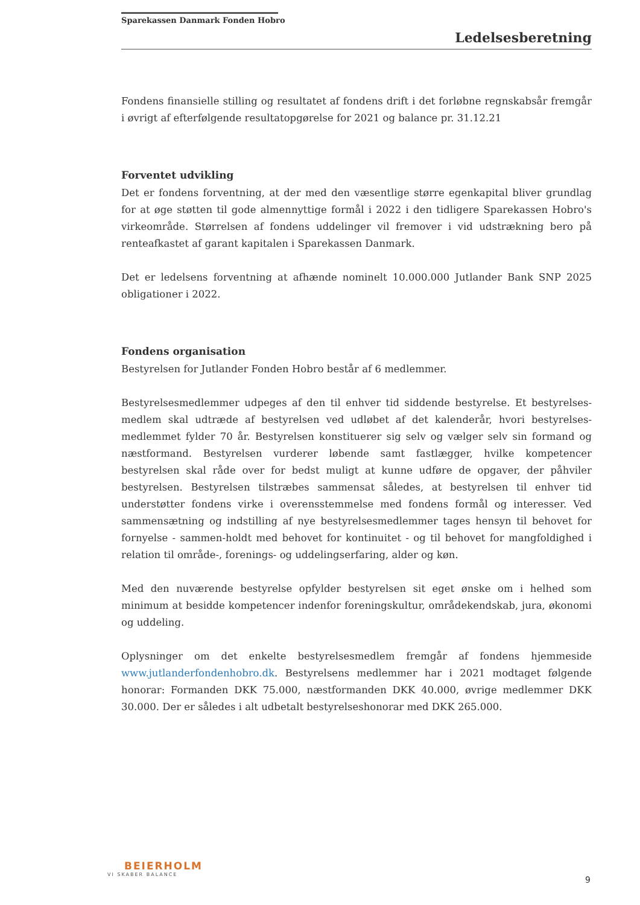Sparekassen Danmark Fonden Hobro
Ledelsesberetning
Fondens finansielle stilling og resultatet af fondens drift i det forløbne regnskabsår fremgår i øvrigt af efterfølgende resultatopgørelse for 2021 og balance pr. 31.12.21
Forventet udvikling
Det er fondens forventning, at der med den væsentlige større egenkapital bliver grundlag for at øge støtten til gode almennyttige formål i 2022 i den tidligere Sparekassen Hobro's virkeområde. Størrelsen af fondens uddelinger vil fremover i vid udstrækning bero på renteafkastet af garant kapitalen i Sparekassen Danmark.
Det er ledelsens forventning at afhænde nominelt 10.000.000 Jutlander Bank SNP 2025 obligationer i 2022.
Fondens organisation
Bestyrelsen for Jutlander Fonden Hobro består af 6 medlemmer.
Bestyrelsesmedlemmer udpeges af den til enhver tid siddende bestyrelse. Et bestyrelses-medlem skal udtræde af bestyrelsen ved udløbet af det kalenderår, hvori bestyrelses-medlemmet fylder 70 år. Bestyrelsen konstituerer sig selv og vælger selv sin formand og næstformand. Bestyrelsen vurderer løbende samt fastlægger, hvilke kompetencer bestyrelsen skal råde over for bedst muligt at kunne udføre de opgaver, der påhviler bestyrelsen. Bestyrelsen tilstræbes sammensat således, at bestyrelsen til enhver tid understøtter fondens virke i overensstemmelse med fondens formål og interesser. Ved sammensætning og indstilling af nye bestyrelsesmedlemmer tages hensyn til behovet for fornyelse - sammen-holdt med behovet for kontinuitet - og til behovet for mangfoldighed i relation til område-, forenings- og uddelingserfaring, alder og køn.
Med den nuværende bestyrelse opfylder bestyrelsen sit eget ønske om i helhed som minimum at besidde kompetencer indenfor foreningskultur, områdekendskab, jura, økonomi og uddeling.
Oplysninger om det enkelte bestyrelsesmedlem fremgår af fondens hjemmeside www.jutlanderfondenhobro.dk. Bestyrelsens medlemmer har i 2021 modtaget følgende honorar: Formanden DKK 75.000, næstformanden DKK 40.000, øvrige medlemmer DKK 30.000. Der er således i alt udbetalt bestyrelseshonorar med DKK 265.000.
BEIERHOLM
VI SKABER BALANCE
9